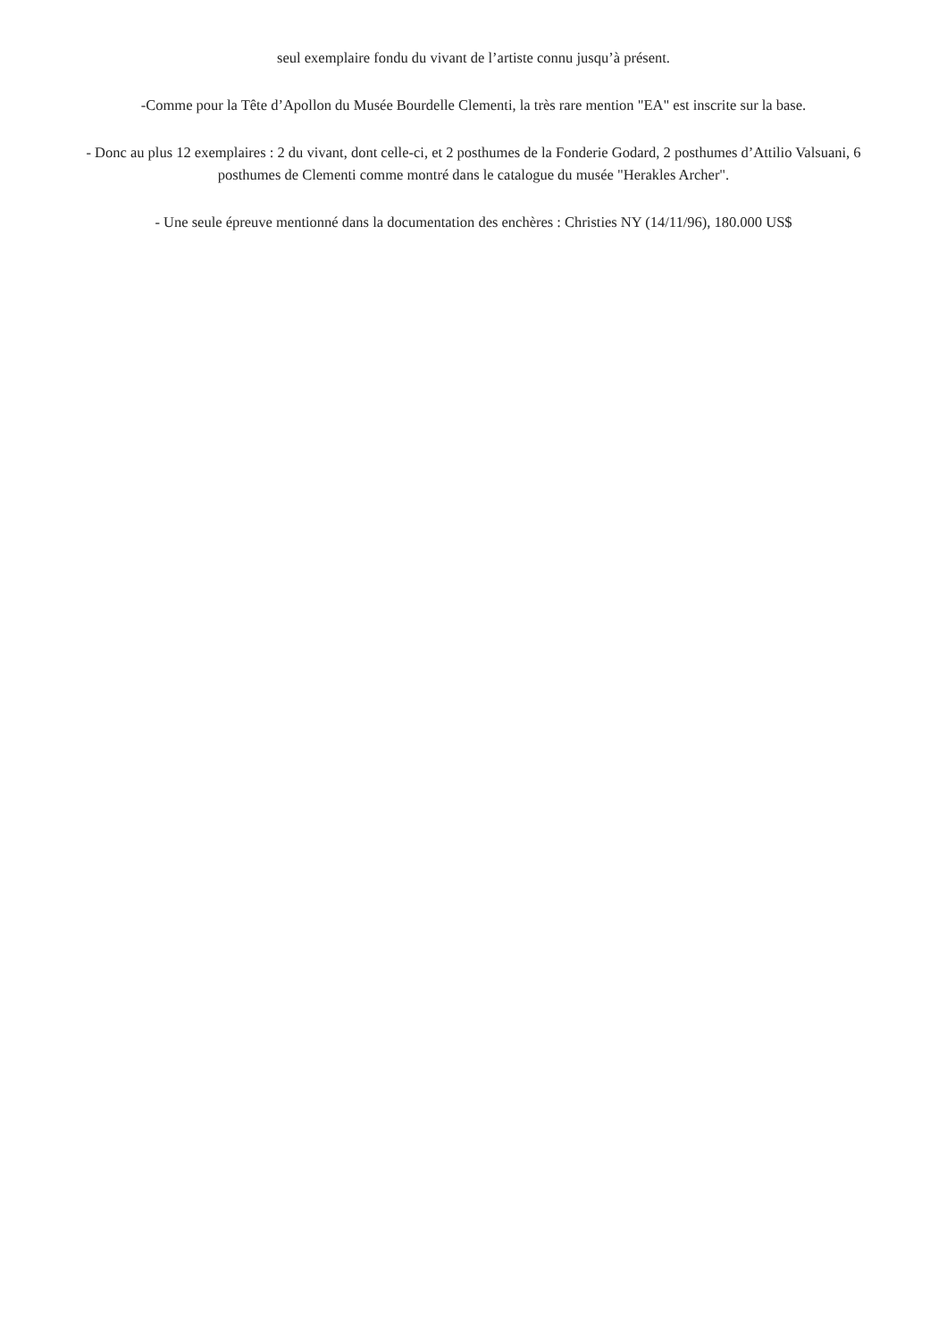seul exemplaire fondu du vivant de l’artiste connu jusqu’à présent.
-Comme pour la Tête d’Apollon du Musée Bourdelle Clementi, la très rare mention "EA" est inscrite sur la base.
- Donc au plus 12 exemplaires : 2 du vivant, dont celle-ci, et 2 posthumes de la Fonderie Godard, 2 posthumes d’Attilio Valsuani, 6 posthumes de Clementi comme montré dans le catalogue du musée "Herakles Archer".
- Une seule épreuve mentionné dans la documentation des enchères : Christies NY (14/11/96), 180.000 US$